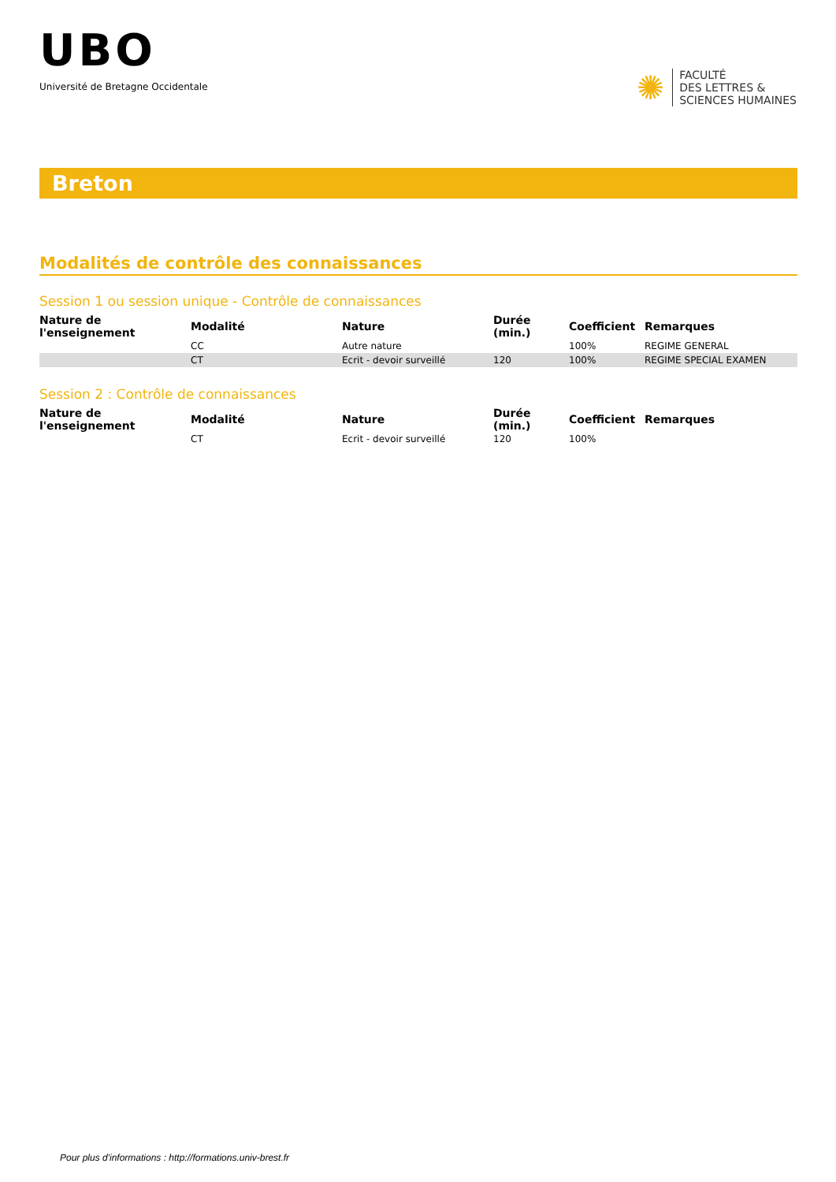UBO
Université de Bretagne Occidentale
✺
FACULTÉ
DES LETTRES &
SCIENCES HUMAINES
Breton
Modalités de contrôle des connaissances
Session 1 ou session unique - Contrôle de connaissances
| Nature de l'enseignement | Modalité | Nature | Durée (min.) | Coefficient | Remarques |
| --- | --- | --- | --- | --- | --- |
| | CC | Autre nature | | 100% | REGIME GENERAL |
| | CT | Ecrit - devoir surveillé | 120 | 100% | REGIME SPECIAL EXAMEN |
Session 2 : Contrôle de connaissances
| Nature de l'enseignement | Modalité | Nature | Durée (min.) | Coefficient | Remarques |
| --- | --- | --- | --- | --- | --- |
| | CT | Ecrit - devoir surveillé | 120 | 100% | |
Pour plus d'informations : http://formations.univ-brest.fr